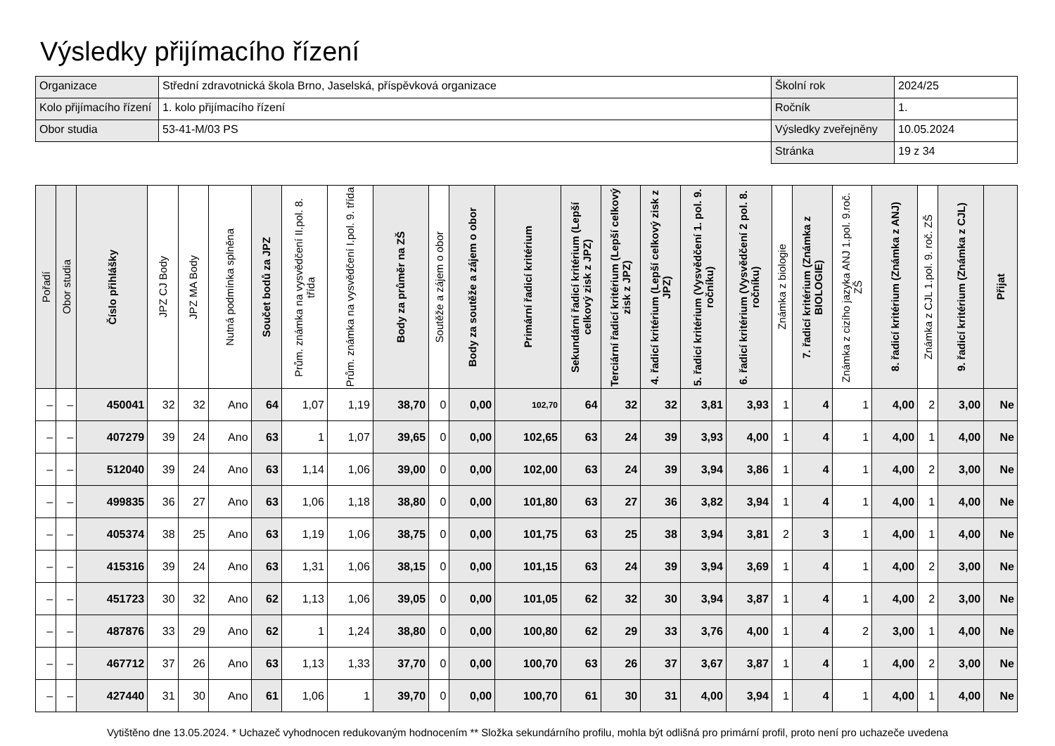Výsledky přijímacího řízení
| Organizace | Střední zdravotnická škola Brno, Jaselská, příspěvková organizace | Školní rok | 2024/25 |
| Kolo přijímacího řízení | 1. kolo přijímacího řízení | Ročník | 1. |
| Obor studia | 53-41-M/03 PS | Výsledky zveřejněny | 10.05.2024 |
| | | Stránka | 19 z 34 |
| Pořadí | Obor studia | Číslo přihlášky | JPZ CJ Body | JPZ MA Body | Nutná podmínka splněna | Součet bodů za JPZ | Prům. známka na vysvědčení II.pol. 8. třída | Prům. známka na vysvědčení I.pol. 9. třída | Body za průměr na ZŠ | Soutěže a zájem o obor | Body za soutěže a zájem o obor | Primární řadicí kritérium | Sekundární řadicí kritérium (Lepší celkový zisk z JPZ) | Terciární řadicí kritérium (Lepší celkový zisk z JPZ) | 4. řadicí kritérium (Lepší celkový zisk z JPZ) | 5. řadicí kritérium (Vysvědčení 1. pol. 9. ročníku) | 6. řadicí kritérium (Vysvědčení 2 pol. 8. ročníku) | Známka z biologie | 7. řadicí kritérium (Známka z BIOLOGIE) | Známka z cizího jazyka ANJ 1.pol. 9.roč. ZŠ | 8. řadicí kritérium (Známka z ANJ) | Známka z CJL 1.pol. 9. roč. ZŠ | 9. řadicí kritérium (Známka z CJL) | Přijat |
| --- | --- | --- | --- | --- | --- | --- | --- | --- | --- | --- | --- | --- | --- | --- | --- | --- | --- | --- | --- | --- | --- | --- | --- | --- |
| – | – | 450041 | 32 | 32 | Ano | 64 | 1,07 | 1,19 | 38,70 | 0 | 0,00 | 102,70 | 64 | 32 | 32 | 3,81 | 3,93 | 1 | 4 | 1 | 4,00 | 2 | 3,00 | Ne |
| – | – | 407279 | 39 | 24 | Ano | 63 | 1 | 1,07 | 39,65 | 0 | 0,00 | 102,65 | 63 | 24 | 39 | 3,93 | 4,00 | 1 | 4 | 1 | 4,00 | 1 | 4,00 | Ne |
| – | – | 512040 | 39 | 24 | Ano | 63 | 1,14 | 1,06 | 39,00 | 0 | 0,00 | 102,00 | 63 | 24 | 39 | 3,94 | 3,86 | 1 | 4 | 1 | 4,00 | 2 | 3,00 | Ne |
| – | – | 499835 | 36 | 27 | Ano | 63 | 1,06 | 1,18 | 38,80 | 0 | 0,00 | 101,80 | 63 | 27 | 36 | 3,82 | 3,94 | 1 | 4 | 1 | 4,00 | 1 | 4,00 | Ne |
| – | – | 405374 | 38 | 25 | Ano | 63 | 1,19 | 1,06 | 38,75 | 0 | 0,00 | 101,75 | 63 | 25 | 38 | 3,94 | 3,81 | 2 | 3 | 1 | 4,00 | 1 | 4,00 | Ne |
| – | – | 415316 | 39 | 24 | Ano | 63 | 1,31 | 1,06 | 38,15 | 0 | 0,00 | 101,15 | 63 | 24 | 39 | 3,94 | 3,69 | 1 | 4 | 1 | 4,00 | 2 | 3,00 | Ne |
| – | – | 451723 | 30 | 32 | Ano | 62 | 1,13 | 1,06 | 39,05 | 0 | 0,00 | 101,05 | 62 | 32 | 30 | 3,94 | 3,87 | 1 | 4 | 1 | 4,00 | 2 | 3,00 | Ne |
| – | – | 487876 | 33 | 29 | Ano | 62 | 1 | 1,24 | 38,80 | 0 | 0,00 | 100,80 | 62 | 29 | 33 | 3,76 | 4,00 | 1 | 4 | 2 | 3,00 | 1 | 4,00 | Ne |
| – | – | 467712 | 37 | 26 | Ano | 63 | 1,13 | 1,33 | 37,70 | 0 | 0,00 | 100,70 | 63 | 26 | 37 | 3,67 | 3,87 | 1 | 4 | 1 | 4,00 | 2 | 3,00 | Ne |
| – | – | 427440 | 31 | 30 | Ano | 61 | 1,06 | 1 | 39,70 | 0 | 0,00 | 100,70 | 61 | 30 | 31 | 4,00 | 3,94 | 1 | 4 | 1 | 4,00 | 1 | 4,00 | Ne |
Vytištěno dne 13.05.2024. * Uchazeč vyhodnocen redukovaným hodnocením ** Složka sekundárního profilu, mohla být odlišná pro primární profil, proto není pro uchazeče uvedena